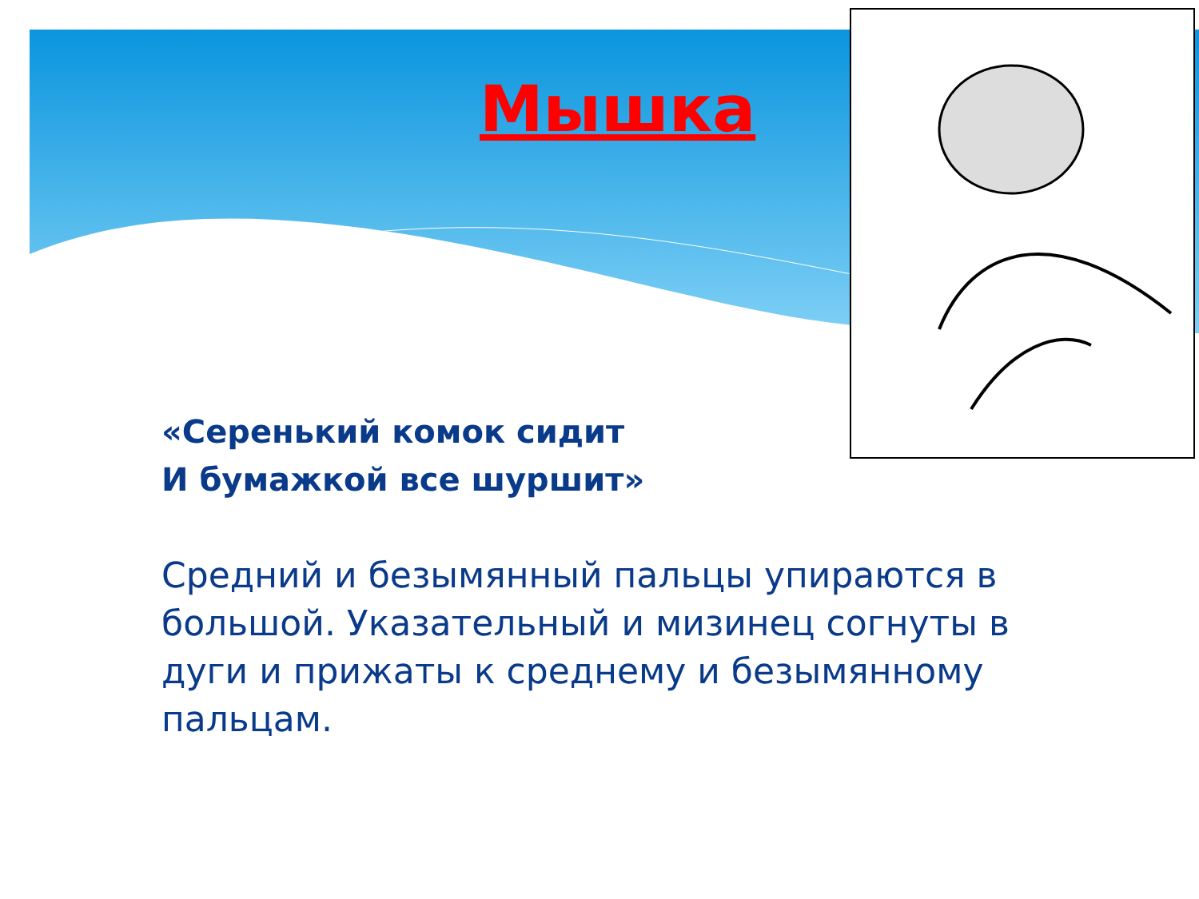Мышка
«Серенький комок сидит
И бумажкой все шуршит»
Средний и безымянный пальцы упираются в большой. Указательный и мизинец согнуты в дуги и прижаты к среднему и безымянному пальцам.